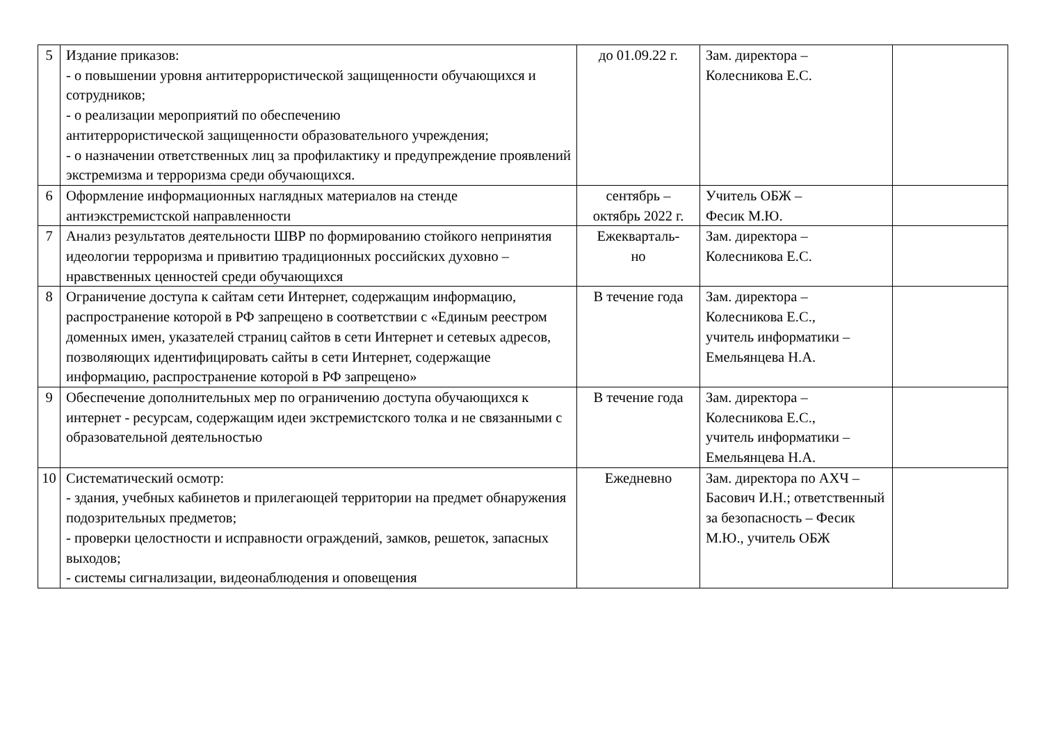| 5 | Издание приказов: - о повышении уровня антитеррористической защищенности обучающихся и сотрудников; - о реализации мероприятий по обеспечению антитеррористической защищенности образовательного учреждения; - о назначении ответственных лиц за профилактику и предупреждение проявлений экстремизма и терроризма среди обучающихся. | до 01.09.22 г. | Зам. директора – Колесникова Е.С. | |
| 6 | Оформление информационных наглядных материалов на стенде антиэкстремистской направленности | сентябрь – октябрь 2022 г. | Учитель ОБЖ – Фесик М.Ю. | |
| 7 | Анализ результатов деятельности ШВР по формированию стойкого непринятия идеологии терроризма и привитию традиционных российских духовно – нравственных ценностей среди обучающихся | Ежекварталь- но | Зам. директора – Колесникова Е.С. | |
| 8 | Ограничение доступа к сайтам сети Интернет, содержащим информацию, распространение которой в РФ запрещено в соответствии с «Единым реестром доменных имен, указателей страниц сайтов в сети Интернет и сетевых адресов, позволяющих идентифицировать сайты в сети Интернет, содержащие информацию, распространение которой в РФ запрещено» | В течение года | Зам. директора – Колесникова Е.С., учитель информатики – Емельянцева Н.А. | |
| 9 | Обеспечение дополнительных мер по ограничению доступа обучающихся к интернет - ресурсам, содержащим идеи экстремистского толка и не связанными с образовательной деятельностью | В течение года | Зам. директора – Колесникова Е.С., учитель информатики – Емельянцева Н.А. | |
| 10 | Систематический осмотр: - здания, учебных кабинетов и прилегающей территории на предмет обнаружения подозрительных предметов; - проверки целостности и исправности ограждений, замков, решеток, запасных выходов; - системы сигнализации, видеонаблюдения и оповещения | Ежедневно | Зам. директора по АХЧ – Басович И.Н.; ответственный за безопасность – Фесик М.Ю., учитель ОБЖ | |